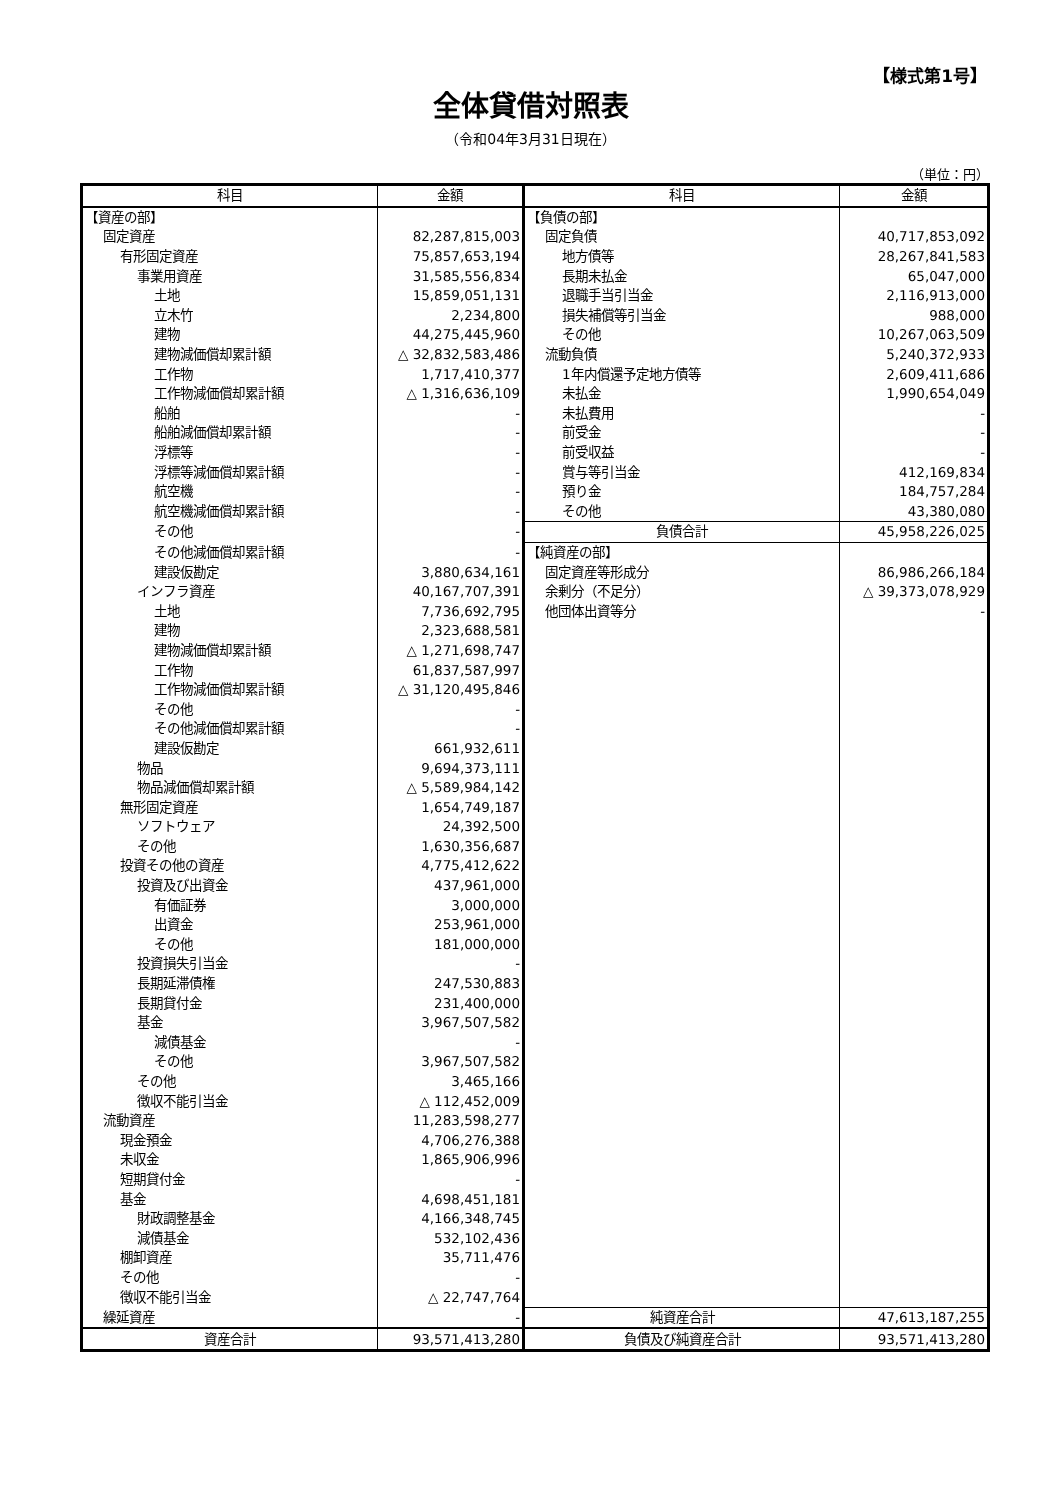【様式第1号】
全体貸借対照表
（令和04年3月31日現在）
（単位：円）
| 科目 | 金額 | 科目 | 金額 |
| --- | --- | --- | --- |
| 【資産の部】 | | 【負債の部】 | |
| 固定資産 | 82,287,815,003 | 固定負債 | 40,717,853,092 |
| 有形固定資産 | 75,857,653,194 | 地方債等 | 28,267,841,583 |
| 事業用資産 | 31,585,556,834 | 長期未払金 | 65,047,000 |
| 土地 | 15,859,051,131 | 退職手当引当金 | 2,116,913,000 |
| 立木竹 | 2,234,800 | 損失補償等引当金 | 988,000 |
| 建物 | 44,275,445,960 | その他 | 10,267,063,509 |
| 建物減価償却累計額 | △ 32,832,583,486 | 流動負債 | 5,240,372,933 |
| 工作物 | 1,717,410,377 | 1年内償還予定地方債等 | 2,609,411,686 |
| 工作物減価償却累計額 | △ 1,316,636,109 | 未払金 | 1,990,654,049 |
| 船舶 | - | 未払費用 | - |
| 船舶減価償却累計額 | - | 前受金 | - |
| 浮標等 | - | 前受収益 | - |
| 浮標等減価償却累計額 | - | 賞与等引当金 | 412,169,834 |
| 航空機 | - | 預り金 | 184,757,284 |
| 航空機減価償却累計額 | - | その他 | 43,380,080 |
| その他 | - | 負債合計 | 45,958,226,025 |
| その他減価償却累計額 | - | 【純資産の部】 | |
| 建設仮勘定 | 3,880,634,161 | 固定資産等形成分 | 86,986,266,184 |
| インフラ資産 | 40,167,707,391 | 余剰分（不足分） | △ 39,373,078,929 |
| 土地 | 7,736,692,795 | 他団体出資等分 | - |
| 建物 | 2,323,688,581 | | |
| 建物減価償却累計額 | △ 1,271,698,747 | | |
| 工作物 | 61,837,587,997 | | |
| 工作物減価償却累計額 | △ 31,120,495,846 | | |
| その他 | - | | |
| その他減価償却累計額 | - | | |
| 建設仮勘定 | 661,932,611 | | |
| 物品 | 9,694,373,111 | | |
| 物品減価償却累計額 | △ 5,589,984,142 | | |
| 無形固定資産 | 1,654,749,187 | | |
| ソフトウェア | 24,392,500 | | |
| その他 | 1,630,356,687 | | |
| 投資その他の資産 | 4,775,412,622 | | |
| 投資及び出資金 | 437,961,000 | | |
| 有価証券 | 3,000,000 | | |
| 出資金 | 253,961,000 | | |
| その他 | 181,000,000 | | |
| 投資損失引当金 | - | | |
| 長期延滞債権 | 247,530,883 | | |
| 長期貸付金 | 231,400,000 | | |
| 基金 | 3,967,507,582 | | |
| 減債基金 | - | | |
| その他 | 3,967,507,582 | | |
| その他 | 3,465,166 | | |
| 徴収不能引当金 | △ 112,452,009 | | |
| 流動資産 | 11,283,598,277 | | |
| 現金預金 | 4,706,276,388 | | |
| 未収金 | 1,865,906,996 | | |
| 短期貸付金 | - | | |
| 基金 | 4,698,451,181 | | |
| 財政調整基金 | 4,166,348,745 | | |
| 減債基金 | 532,102,436 | | |
| 棚卸資産 | 35,711,476 | | |
| その他 | - | | |
| 徴収不能引当金 | △ 22,747,764 | | |
| 繰延資産 | - | 純資産合計 | 47,613,187,255 |
| 資産合計 | 93,571,413,280 | 負債及び純資産合計 | 93,571,413,280 |